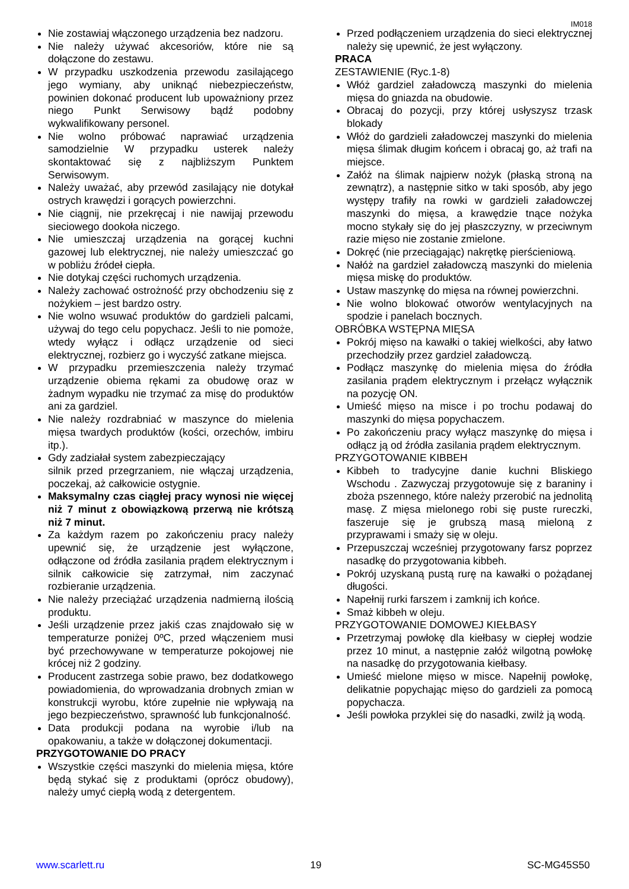IM018
Nie zostawiaj włączonego urządzenia bez nadzoru.
Nie należy używać akcesoriów, które nie są dołączone do zestawu.
W przypadku uszkodzenia przewodu zasilającego jego wymiany, aby uniknąć niebezpieczeństw, powinien dokonać producent lub upoważniony przez niego Punkt Serwisowy bądź podobny wykwalifikowany personel.
Nie wolno próbować naprawiać urządzenia samodzielnie W przypadku usterek należy skontaktować się z najbliższym Punktem Serwisowym.
Należy uważać, aby przewód zasilający nie dotykał ostrych krawędzi i gorących powierzchni.
Nie ciągnij, nie przekręcaj i nie nawijaj przewodu sieciowego dookoła niczego.
Nie umieszczaj urządzenia na gorącej kuchni gazowej lub elektrycznej, nie należy umieszczać go w pobliżu źródeł ciepła.
Nie dotykaj części ruchomych urządzenia.
Należy zachować ostrożność przy obchodzeniu się z nożykiem – jest bardzo ostry.
Nie wolno wsuwać produktów do gardzieli palcami, używaj do tego celu popychacz. Jeśli to nie pomoże, wtedy wyłącz i odłącz urządzenie od sieci elektrycznej, rozbierz go i wyczyść zatkane miejsca.
W przypadku przemieszczenia należy trzymać urządzenie obiema rękami za obudowę oraz w żadnym wypadku nie trzymać za misę do produktów ani za gardziel.
Nie należy rozdrabniać w maszynce do mielenia mięsa twardych produktów (kości, orzechów, imbiru itp.).
Gdy zadziałał system zabezpieczający
silnik przed przegrzaniem, nie włączaj urządzenia, poczekaj, aż całkowicie ostygnie.
Maksymalny czas ciągłej pracy wynosi nie więcej niż 7 minut z obowiązkową przerwą nie krótszą niż 7 minut.
Za każdym razem po zakończeniu pracy należy upewnić się, że urządzenie jest wyłączone, odłączone od źródła zasilania prądem elektrycznym i silnik całkowicie się zatrzymał, nim zaczynać rozbieranie urządzenia.
Nie należy przeciążać urządzenia nadmierną ilością produktu.
Jeśli urządzenie przez jakiś czas znajdowało się w temperaturze poniżej 0ºC, przed włączeniem musi być przechowywane w temperaturze pokojowej nie krócej niż 2 godziny.
Producent zastrzega sobie prawo, bez dodatkowego powiadomienia, do wprowadzania drobnych zmian w konstrukcji wyrobu, które zupełnie nie wpływają na jego bezpieczeństwo, sprawność lub funkcjonalność.
Data produkcji podana na wyrobie i/lub na opakowaniu, a także w dołączonej dokumentacji.
PRZYGOTOWANIE DO PRACY
Wszystkie części maszynki do mielenia mięsa, które będą stykać się z produktami (oprócz obudowy), należy umyć ciepłą wodą z detergentem.
Przed podłączeniem urządzenia do sieci elektrycznej należy się upewnić, że jest wyłączony.
PRACA
ZESTAWIENIE (Ryc.1-8)
Włóż gardziel załadowczą maszynki do mielenia mięsa do gniazda na obudowie.
Obracaj do pozycji, przy której usłyszysz trzask blokady
Włóż do gardzieli załadowczej maszynki do mielenia mięsa ślimak długim końcem i obracaj go, aż trafi na miejsce.
Załóż na ślimak najpierw nożyk (płaską stroną na zewnątrz), a następnie sitko w taki sposób, aby jego występy trafiły na rowki w gardzieli załadowczej maszynki do mięsa, a krawędzie tnące nożyka mocno stykały się do jej płaszczyzny, w przeciwnym razie mięso nie zostanie zmielone.
Dokręć (nie przeciągając) nakrętkę pierścieniową.
Nałóż na gardziel załadowczą maszynki do mielenia mięsa miskę do produktów.
Ustaw maszynkę do mięsa na równej powierzchni.
Nie wolno blokować otworów wentylacyjnych na spodzie i panelach bocznych.
OBRÓBKA WSTĘPNA MIĘSA
Pokrój mięso na kawałki o takiej wielkości, aby łatwo przechodziły przez gardziel załadowczą.
Podłącz maszynkę do mielenia mięsa do źródła zasilania prądem elektrycznym i przełącz wyłącznik na pozycję ON.
Umieść mięso na misce i po trochu podawaj do maszynki do mięsa popychaczem.
Po zakończeniu pracy wyłącz maszynkę do mięsa i odłącz ją od źródła zasilania prądem elektrycznym.
PRZYGOTOWANIE KIBBEH
Kibbeh to tradycyjne danie kuchni Bliskiego Wschodu . Zazwyczaj przygotowuje się z baraniny i zboża pszennego, które należy przerobić na jednolitą masę. Z mięsa mielonego robi się puste rureczki, faszeruje się je grubszą masą mieloną z przyprawami i smaży się w oleju.
Przepuszczaj wcześniej przygotowany farsz poprzez nasadkę do przygotowania kibbeh.
Pokrój uzyskaną pustą rurę na kawałki o pożądanej długości.
Napełnij rurki farszem i zamknij ich końce.
Smaż kibbeh w oleju.
PRZYGOTOWANIE DOMOWEJ KIEŁBASY
Przetrzymaj powłokę dla kiełbasy w ciepłej wodzie przez 10 minut, a następnie załóż wilgotną powłokę na nasadkę do przygotowania kiełbasy.
Umieść mielone mięso w misce. Napełnij powłokę, delikatnie popychając mięso do gardzieli za pomocą popychacza.
Jeśli powłoka przyklei się do nasadki, zwilż ją wodą.
www.scarlett.ru 19 SC-MG45S50